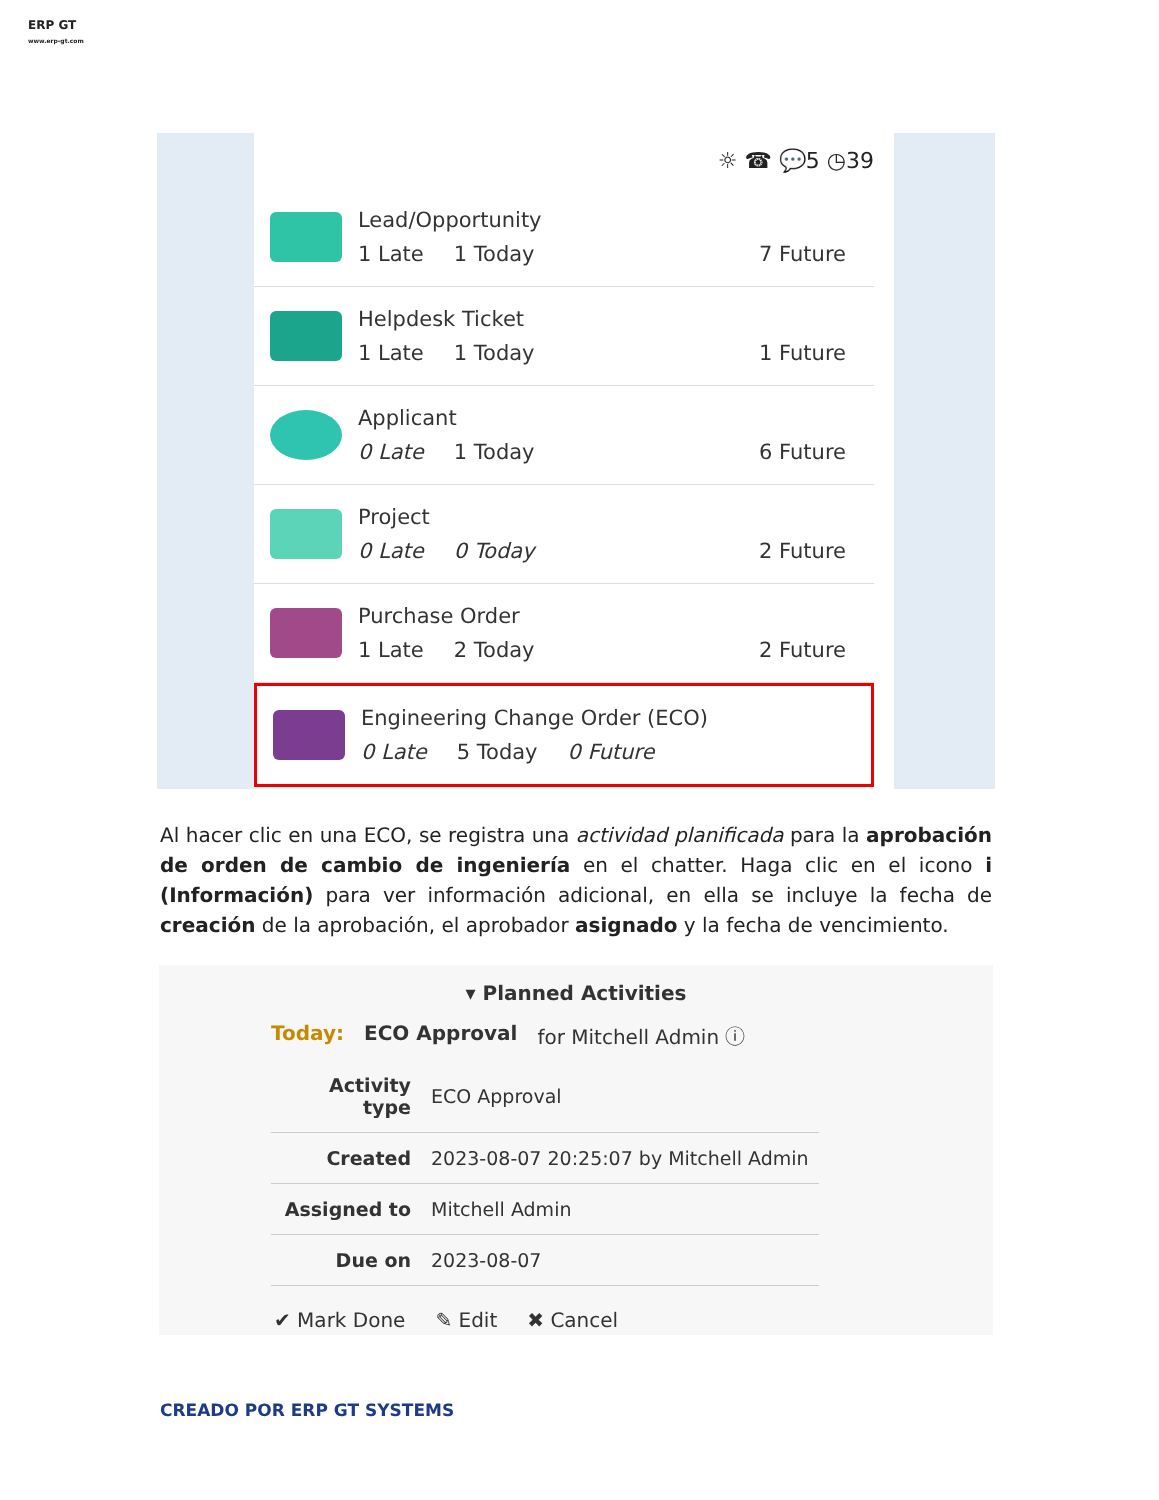ERP GT
www.erp-gt.com
☼ ☎ 💬5 ◷39
Lead/Opportunity
1 Late 1 Today 7 Future
Helpdesk Ticket
1 Late 1 Today 1 Future
Applicant
0 Late 1 Today 6 Future
Project
0 Late 0 Today 2 Future
Purchase Order
1 Late 2 Today 2 Future
Engineering Change Order (ECO)
0 Late 5 Today 0 Future
Al hacer clic en una ECO, se registra una actividad planificada para la aprobación de orden de cambio de ingeniería en el chatter. Haga clic en el icono i (Información) para ver información adicional, en ella se incluye la fecha de creación de la aprobación, el aprobador asignado y la fecha de vencimiento.
▾ Planned Activities
Today: ECO Approval for Mitchell Admin ⓘ
| Activity type | ECO Approval |
| Created | 2023-08-07 20:25:07 by Mitchell Admin |
| Assigned to | Mitchell Admin |
| Due on | 2023-08-07 |
✔ Mark Done ✎ Edit ✖ Cancel
CREADO POR ERP GT SYSTEMS